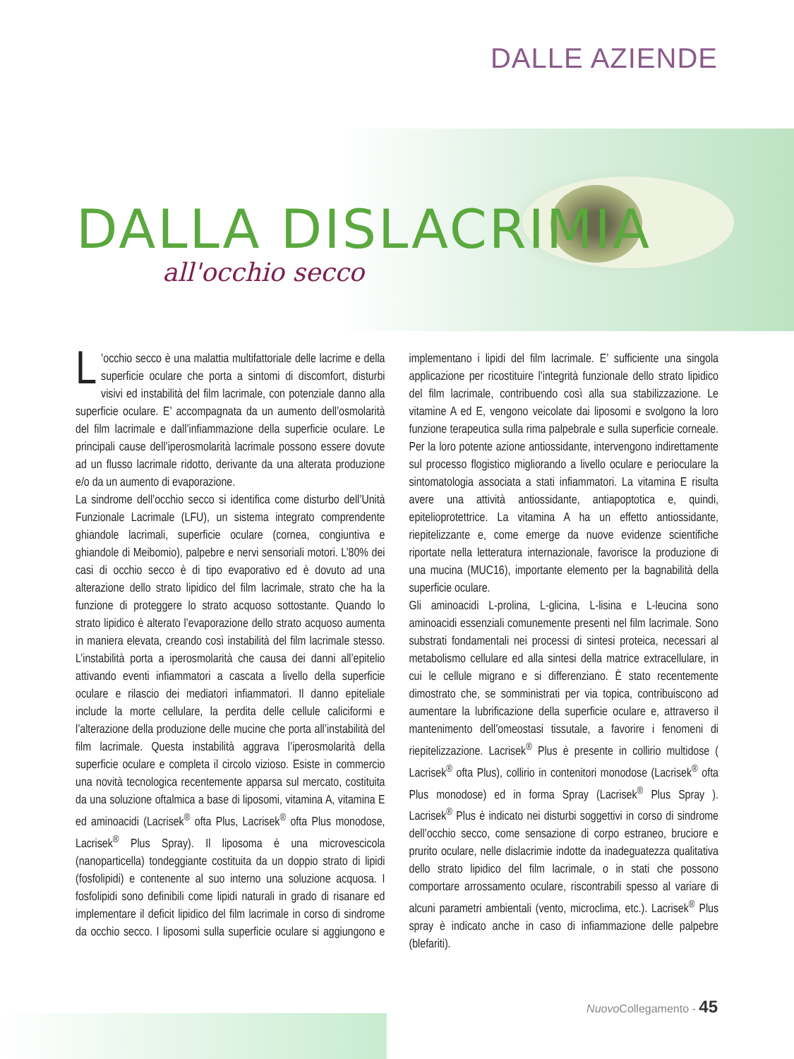DALLE AZIENDE
DALLA DISLACRIMIA
all'occhio secco
L’occhio secco è una malattia multifattoriale delle lacrime e della superficie oculare che porta a sintomi di discomfort, disturbi visivi ed instabilità del film lacrimale, con potenziale danno alla superficie oculare. E’ accompagnata da un aumento dell’osmolarità del film lacrimale e dall’infiammazione della superficie oculare. Le principali cause dell’iperosmolarità lacrimale possono essere dovute ad un flusso lacrimale ridotto, derivante da una alterata produzione e/o da un aumento di evaporazione.
La sindrome dell’occhio secco si identifica come disturbo dell’Unità Funzionale Lacrimale (LFU), un sistema integrato comprendente ghiandole lacrimali, superficie oculare (cornea, congiuntiva e ghiandole di Meibomio), palpebre e nervi sensoriali motori. L’80% dei casi di occhio secco è di tipo evaporativo ed è dovuto ad una alterazione dello strato lipidico del film lacrimale, strato che ha la funzione di proteggere lo strato acquoso sottostante. Quando lo strato lipidico è alterato l’evaporazione dello strato acquoso aumenta in maniera elevata, creando così instabilità del film lacrimale stesso. L’instabilità porta a iperosmolarità che causa dei danni all’epitelio attivando eventi infiammatori a cascata a livello della superficie oculare e rilascio dei mediatori infiammatori. Il danno epiteliale include la morte cellulare, la perdita delle cellule caliciformi e l’alterazione della produzione delle mucine che porta all’instabilità del film lacrimale. Questa instabilità aggrava l’iperosmolarità della superficie oculare e completa il circolo vizioso. Esiste in commercio una novità tecnologica recentemente apparsa sul mercato, costituita da una soluzione oftalmica a base di liposomi, vitamina A, vitamina E ed aminoacidi (Lacrisek<sup>®</sup> ofta Plus, Lacrisek<sup>®</sup> ofta Plus monodose, Lacrisek<sup>®</sup> Plus Spray). Il liposoma è una microvescicola (nanoparticella) tondeggiante costituita da un doppio strato di lipidi (fosfolipidi) e contenente al suo interno una soluzione acquosa. I fosfolipidi sono definibili come lipidi naturali in grado di risanare ed implementare il deficit lipidico del film lacrimale in corso di sindrome da occhio secco. I liposomi sulla superficie oculare si aggiungono e implementano i lipidi del film lacrimale. E’ sufficiente una singola applicazione per ricostituire l’integrità funzionale dello strato lipidico del film lacrimale, contribuendo così alla sua stabilizzazione. Le vitamine A ed E, vengono veicolate dai liposomi e svolgono la loro funzione terapeutica sulla rima palpebrale e sulla superficie corneale. Per la loro potente azione antiossidante, intervengono indirettamente sul processo flogistico migliorando a livello oculare e perioculare la sintomatologia associata a stati infiammatori. La vitamina E risulta avere una attività antiossidante, antiapoptotica e, quindi, epitelioprotettrice. La vitamina A ha un effetto antiossidante, riepitelizzante e, come emerge da nuove evidenze scientifiche riportate nella letteratura internazionale, favorisce la produzione di una mucina (MUC16), importante elemento per la bagnabilità della superficie oculare.
Gli aminoacidi L-prolina, L-glicina, L-lisina e L-leucina sono aminoacidi essenziali comunemente presenti nel film lacrimale. Sono substrati fondamentali nei processi di sintesi proteica, necessari al metabolismo cellulare ed alla sintesi della matrice extracellulare, in cui le cellule migrano e si differenziano. È stato recentemente dimostrato che, se somministrati per via topica, contribuiscono ad aumentare la lubrificazione della superficie oculare e, attraverso il mantenimento dell’omeostasi tissutale, a favorire i fenomeni di riepitelizzazione. Lacrisek<sup>®</sup> Plus è presente in collirio multidose ( Lacrisek<sup>®</sup> ofta Plus), collirio in contenitori monodose (Lacrisek<sup>®</sup> ofta Plus monodose) ed in forma Spray (Lacrisek<sup>®</sup> Plus Spray ). Lacrisek<sup>®</sup> Plus è indicato nei disturbi soggettivi in corso di sindrome dell’occhio secco, come sensazione di corpo estraneo, bruciore e prurito oculare, nelle dislacrimie indotte da inadeguatezza qualitativa dello strato lipidico del film lacrimale, o in stati che possono comportare arrossamento oculare, riscontrabili spesso al variare di alcuni parametri ambientali (vento, microclima, etc.). Lacrisek<sup>®</sup> Plus spray è indicato anche in caso di infiammazione delle palpebre (blefariti).
Nuovo Collegamento - 45